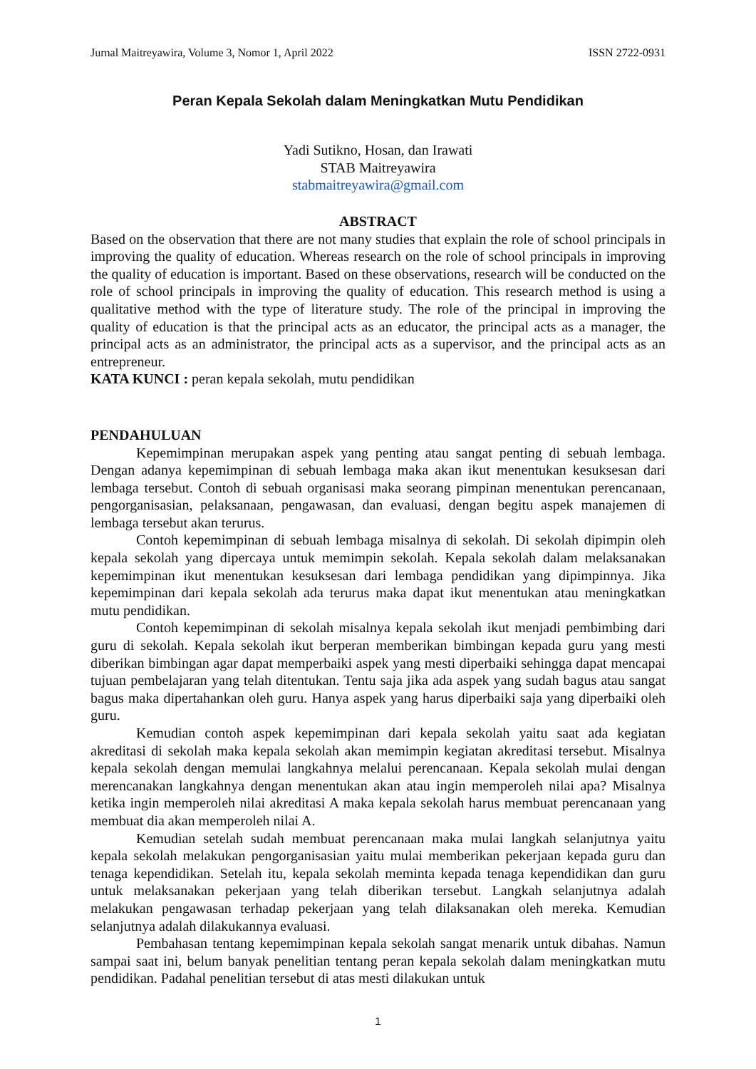Jurnal Maitreyawira, Volume 3, Nomor 1, April 2022 ISSN 2722-0931
Peran Kepala Sekolah dalam Meningkatkan Mutu Pendidikan
Yadi Sutikno, Hosan, dan Irawati
STAB Maitreyawira
stabmaitreyawira@gmail.com
ABSTRACT
Based on the observation that there are not many studies that explain the role of school principals in improving the quality of education. Whereas research on the role of school principals in improving the quality of education is important. Based on these observations, research will be conducted on the role of school principals in improving the quality of education. This research method is using a qualitative method with the type of literature study. The role of the principal in improving the quality of education is that the principal acts as an educator, the principal acts as a manager, the principal acts as an administrator, the principal acts as a supervisor, and the principal acts as an entrepreneur.
KATA KUNCI : peran kepala sekolah, mutu pendidikan
PENDAHULUAN
Kepemimpinan merupakan aspek yang penting atau sangat penting di sebuah lembaga. Dengan adanya kepemimpinan di sebuah lembaga maka akan ikut menentukan kesuksesan dari lembaga tersebut. Contoh di sebuah organisasi maka seorang pimpinan menentukan perencanaan, pengorganisasian, pelaksanaan, pengawasan, dan evaluasi, dengan begitu aspek manajemen di lembaga tersebut akan terurus.
Contoh kepemimpinan di sebuah lembaga misalnya di sekolah. Di sekolah dipimpin oleh kepala sekolah yang dipercaya untuk memimpin sekolah. Kepala sekolah dalam melaksanakan kepemimpinan ikut menentukan kesuksesan dari lembaga pendidikan yang dipimpinnya. Jika kepemimpinan dari kepala sekolah ada terurus maka dapat ikut menentukan atau meningkatkan mutu pendidikan.
Contoh kepemimpinan di sekolah misalnya kepala sekolah ikut menjadi pembimbing dari guru di sekolah. Kepala sekolah ikut berperan memberikan bimbingan kepada guru yang mesti diberikan bimbingan agar dapat memperbaiki aspek yang mesti diperbaiki sehingga dapat mencapai tujuan pembelajaran yang telah ditentukan. Tentu saja jika ada aspek yang sudah bagus atau sangat bagus maka dipertahankan oleh guru. Hanya aspek yang harus diperbaiki saja yang diperbaiki oleh guru.
Kemudian contoh aspek kepemimpinan dari kepala sekolah yaitu saat ada kegiatan akreditasi di sekolah maka kepala sekolah akan memimpin kegiatan akreditasi tersebut. Misalnya kepala sekolah dengan memulai langkahnya melalui perencanaan. Kepala sekolah mulai dengan merencanakan langkahnya dengan menentukan akan atau ingin memperoleh nilai apa? Misalnya ketika ingin memperoleh nilai akreditasi A maka kepala sekolah harus membuat perencanaan yang membuat dia akan memperoleh nilai A.
Kemudian setelah sudah membuat perencanaan maka mulai langkah selanjutnya yaitu kepala sekolah melakukan pengorganisasian yaitu mulai memberikan pekerjaan kepada guru dan tenaga kependidikan. Setelah itu, kepala sekolah meminta kepada tenaga kependidikan dan guru untuk melaksanakan pekerjaan yang telah diberikan tersebut. Langkah selanjutnya adalah melakukan pengawasan terhadap pekerjaan yang telah dilaksanakan oleh mereka. Kemudian selanjutnya adalah dilakukannya evaluasi.
Pembahasan tentang kepemimpinan kepala sekolah sangat menarik untuk dibahas. Namun sampai saat ini, belum banyak penelitian tentang peran kepala sekolah dalam meningkatkan mutu pendidikan. Padahal penelitian tersebut di atas mesti dilakukan untuk
1